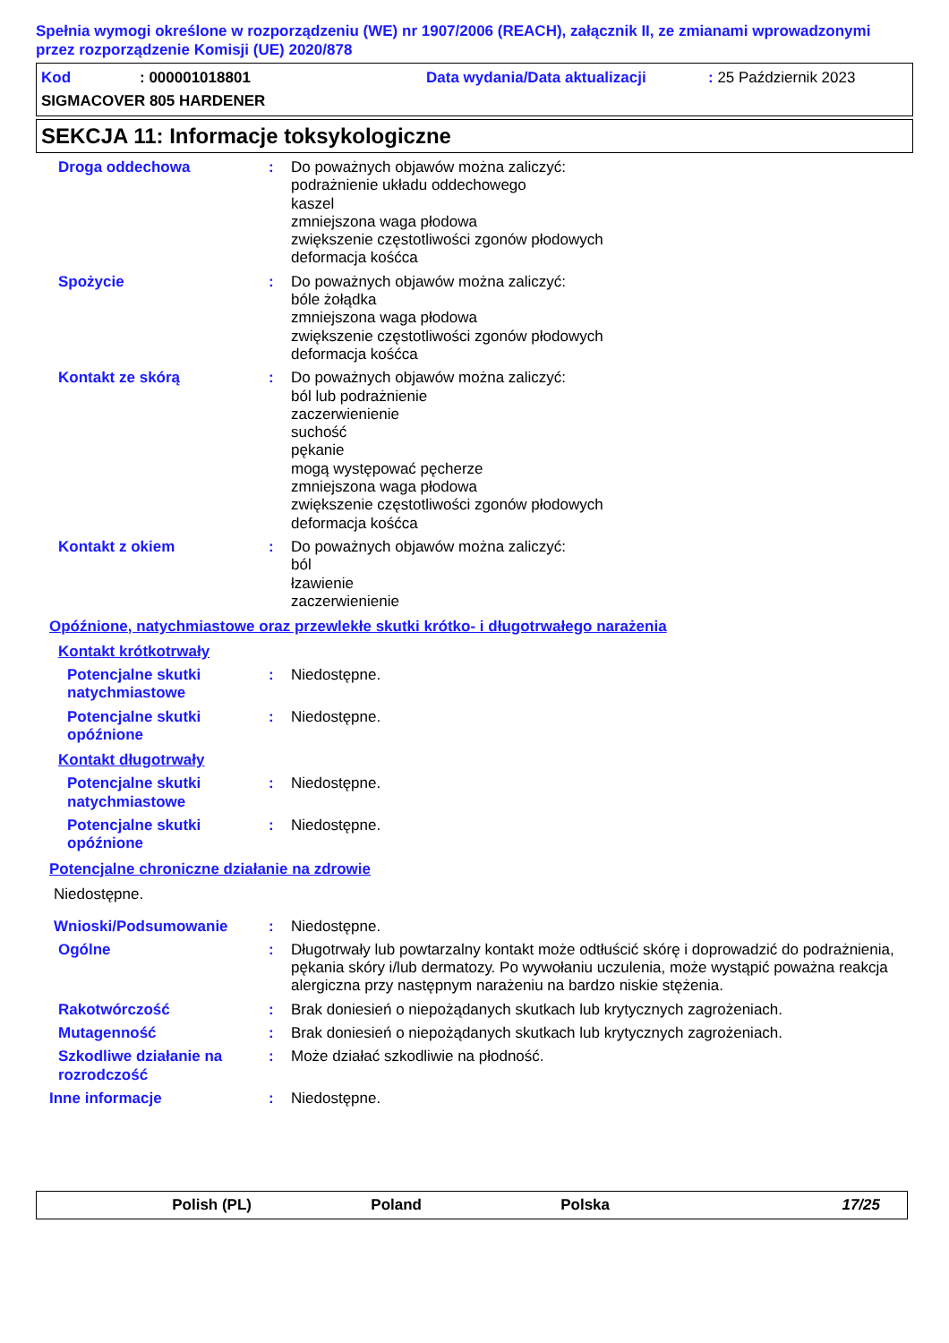Spełnia wymogi określone w rozporządzeniu (WE) nr 1907/2006 (REACH), załącznik II, ze zmianami wprowadzonymi przez rozporządzenie Komisji (UE) 2020/878
Kod: 000001018801 Data wydania/Data aktualizacji: 25 Październik 2023
SIGMACOVER 805 HARDENER
SEKCJA 11: Informacje toksykologiczne
Droga oddechowa : Do poważnych objawów można zaliczyć:
podrażnienie układu oddechowego
kaszel
zmniejszona waga płodowa
zwiększenie częstotliwości zgonów płodowych
deformacja kośćca
Spożycie : Do poważnych objawów można zaliczyć:
bóle żołądka
zmniejszona waga płodowa
zwiększenie częstotliwości zgonów płodowych
deformacja kośćca
Kontakt ze skórą : Do poważnych objawów można zaliczyć:
ból lub podrażnienie
zaczerwienienie
suchość
pękanie
mogą występować pęcherze
zmniejszona waga płodowa
zwiększenie częstotliwości zgonów płodowych
deformacja kośćca
Kontakt z okiem : Do poważnych objawów można zaliczyć:
ból
łzawienie
zaczerwienienie
Opóźnione, natychmiastowe oraz przewlekłe skutki krótko- i długotrwałego narażenia
Kontakt krótkotrwały
Potencjalne skutki natychmiastowe
: Niedostępne.
Potencjalne skutki opóźnione
: Niedostępne.
Kontakt długotrwały
Potencjalne skutki natychmiastowe
: Niedostępne.
Potencjalne skutki opóźnione
: Niedostępne.
Potencjalne chroniczne działanie na zdrowie
Niedostępne.
Wnioski/Podsumowanie : Niedostępne.
Ogólne : Długotrwały lub powtarzalny kontakt może odtłuścić skórę i doprowadzić do podrażnienia, pękania skóry i/lub dermatozy. Po wywołaniu uczulenia, może wystąpić poważna reakcja alergiczna przy następnym narażeniu na bardzo niskie stężenia.
Rakotwórczość : Brak doniesień o niepożądanych skutkach lub krytycznych zagrożeniach.
Mutagenność : Brak doniesień o niepożądanych skutkach lub krytycznych zagrożeniach.
Szkodliwe działanie na rozrodczość
: Może działać szkodliwie na płodność.
Inne informacje : Niedostępne.
Polish (PL) Poland Polska 17/25